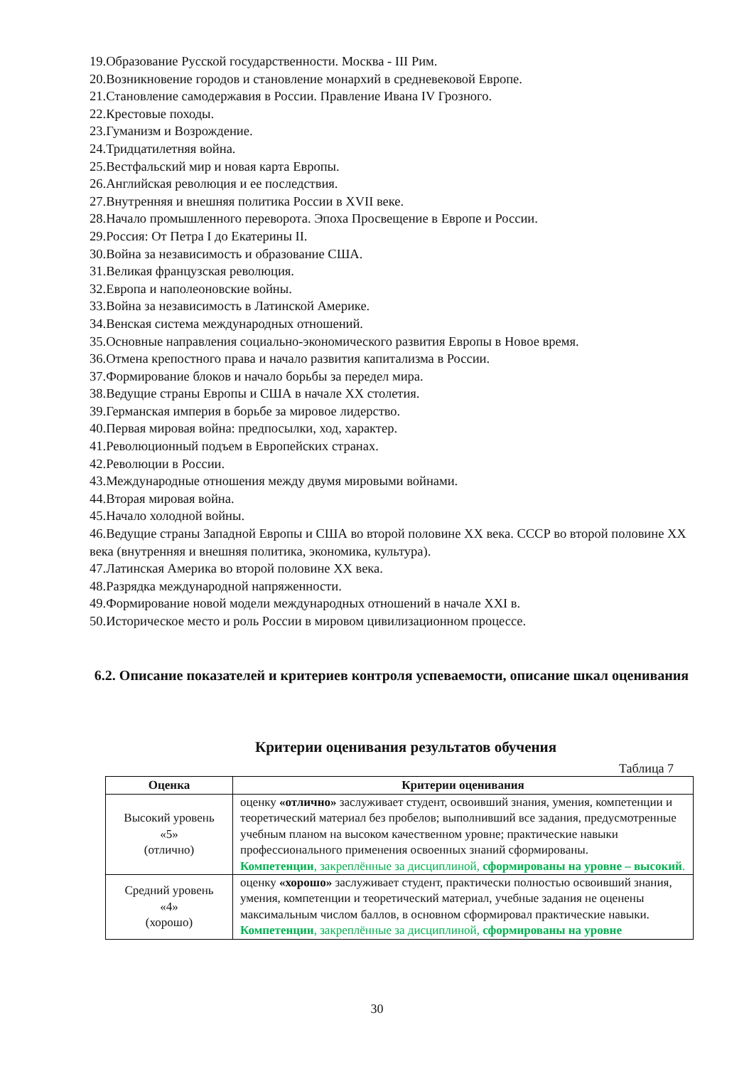19.Образование Русской государственности. Москва - III Рим.
20.Возникновение городов и становление монархий в средневековой Европе.
21.Становление самодержавия в России. Правление Ивана IV Грозного.
22.Крестовые походы.
23.Гуманизм и Возрождение.
24.Тридцатилетняя война.
25.Вестфальский мир и новая карта Европы.
26.Английская революция и ее последствия.
27.Внутренняя и внешняя политика России в XVII веке.
28.Начало промышленного переворота. Эпоха Просвещение в Европе и России.
29.Россия: От Петра I до Екатерины II.
30.Война за независимость и образование США.
31.Великая французская революция.
32.Европа и наполеоновские войны.
33.Война за независимость в Латинской Америке.
34.Венская система международных отношений.
35.Основные направления социально-экономического развития Европы в Новое время.
36.Отмена крепостного права и начало развития капитализма в России.
37.Формирование блоков и начало борьбы за передел мира.
38.Ведущие страны Европы и США в начале XX столетия.
39.Германская империя в борьбе за мировое лидерство.
40.Первая мировая война: предпосылки, ход, характер.
41.Революционный подъем в Европейских странах.
42.Революции в России.
43.Международные отношения между двумя мировыми войнами.
44.Вторая мировая война.
45.Начало холодной войны.
46.Ведущие страны Западной Европы и США во второй половине XX века. СССР во второй половине XX века (внутренняя и внешняя политика, экономика, культура).
47.Латинская Америка во второй половине XX века.
48.Разрядка международной напряженности.
49.Формирование новой модели международных отношений в начале XXI в.
50.Историческое место и роль России в мировом цивилизационном процессе.
6.2. Описание показателей и критериев контроля успеваемости, описание шкал оценивания
Критерии оценивания результатов обучения
Таблица 7
| Оценка | Критерии оценивания |
| --- | --- |
| Высокий уровень «5» (отлично) | оценку «отлично» заслуживает студент, освоивший знания, умения, компетенции и теоретический материал без пробелов; выполнивший все задания, предусмотренные учебным планом на высоком качественном уровне; практические навыки профессионального применения освоенных знаний сформированы. Компетенции , закреплённые за дисциплиной, сформированы на уровне – высокий . |
| Средний уровень «4» (хорошо) | оценку «хорошо» заслуживает студент, практически полностью освоивший знания, умения, компетенции и теоретический материал, учебные задания не оценены максимальным числом баллов, в основном сформировал практические навыки. Компетенции , закреплённые за дисциплиной, сформированы на уровне |
30